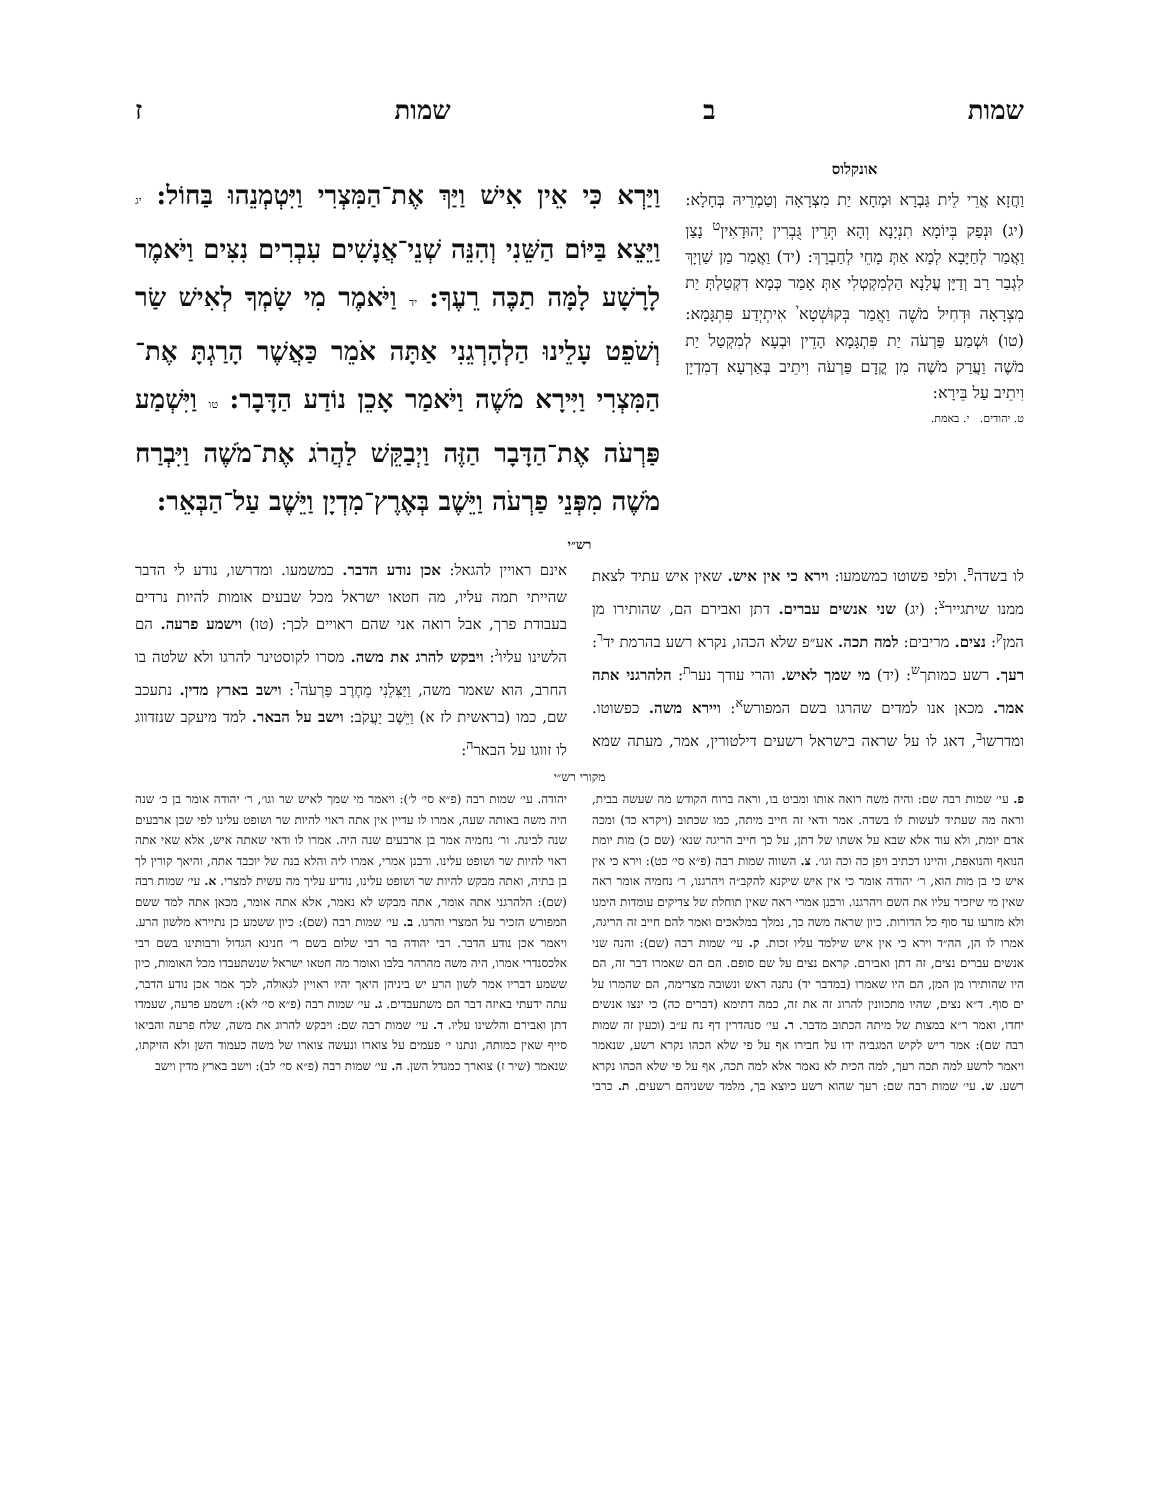שמות ב שמות ז
אונקלוס
וַחֲזָא אֲרֵי לֵית גַּבְרָא וּמְחָא יַת מִצְרָאָה וְטַמְרֵיהּ בְּחָלָא: (יג) וּנְפַק בְּיוֹמָא תִנְיָנָא וְהָא תְּרֵין גֻּבְרִין יְהוּדָאִין<sup>ט</sup> נָצַן וַאֲמַר לְחַיָּבָא לְמָא אַתְּ מָחֵי לְחַבְרָךְ: (יד) וַאֲמַר מַן שַׁוְיָךְ לִגְבַר רַב וְדַיָּן עֲלָנָא הַלְמִקְטְלִי אַתְּ אָמַר כְּמָא דִקְטַלְתְּ יַת מִצְרָאָה וּדְחִיל מֹשֶׁה וַאֲמַר בְּקוּשְׁטָא<sup>י</sup> אִיתְיְדַע פִּתְגָּמָא: (טו) וּשְׁמַע פַּרְעֹה יַת פִּתְגָּמָא הָדֵין וּבְעָא לְמִקְטַל יַת מֹשֶׁה וַעֲרַק מֹשֶׁה מִן קֳדָם פַּרְעֹה וִיתֵיב בְּאַרְעָא דְמִדְיָן וִיתֵיב עַל בֵּירָא:
ט. יהודים. י. באמת.
וַיַּרְא כִּי אֵין אִישׁ וַיַּךְ אֶת־הַמִּצְרִי וַיִּטְמְנֵהוּ בַּחוֹל: יג וַיֵּצֵא בַּיּוֹם הַשֵּׁנִי וְהִנֵּה שְׁנֵי־אֲנָשִׁים עִבְרִים נִצִּים וַיֹּאמֶר לָרָשָׁע לָמָּה תַכֶּה רֵעֶךָ: יד וַיֹּאמֶר מִי שָׂמְךָ לְאִישׁ שַׂר וְשֹׁפֵט עָלֵינוּ הַלְהָרְגֵנִי אַתָּה אֹמֵר כַּאֲשֶׁר הָרַגְתָּ אֶת־הַמִּצְרִי וַיִּירָא מֹשֶׁה וַיֹּאמַר אָכֵן נוֹדַע הַדָּבָר: טו וַיִּשְׁמַע פַּרְעֹה אֶת־הַדָּבָר הַזֶּה וַיְבַקֵּשׁ לַהֲרֹג אֶת־מֹשֶׁה וַיִּבְרַח מֹשֶׁה מִפְּנֵי פַרְעֹה וַיֵּשֶׁב בְּאֶרֶץ־מִדְיָן וַיֵּשֶׁב עַל־הַבְּאֵר:
רש״י
לו בשדה<sup>פ</sup>. ולפי פשוטו כמשמעו: וירא כי אין איש. שאין איש עתיד לצאת ממנו שיתגייר<sup>צ</sup>: (יג) שני אנשים עברים. דתן ואבירם הם, שהותירו מן המן<sup>ק</sup>: נצים. מריבים: למה תכה. אע״פ שלא הכהו, נקרא רשע בהרמת יד<sup>ר</sup>: רעך. רשע כמותך<sup>ש</sup>: (יד) מי שמך לאיש. והרי עודך נער<sup>ת</sup>: הלהרגני אתה אמר. מכאן אנו למדים שהרגו בשם המפורש<sup>א</sup>: ויירא משה. כפשוטו. ומדרשו<sup>ב</sup>, דאג לו על שראה בישראל רשעים דילטורין, אמר, מעתה שמא אינם ראויין להגאל: אכן נודע הדבר. כמשמעו. ומדרשו, נודע לי הדבר שהייתי תמה עליו, מה חטאו ישראל מכל שבעים אומות להיות נרדים בעבודת פרך, אבל רואה אני שהם ראויים לכך: (טו) וישמע פרעה. הם הלשינו עליו<sup>ג</sup>: ויבקש להרג את משה. מסרו לקוסטינר להרגו ולא שלטה בו החרב, הוא שאמר משה, וַיַּצִּלֵנִי מֵחֶרֶב פַּרְעֹה<sup>ד</sup>: וישב בארץ מדין. נתעכב שם, כמו (בראשית לז א) וַיֵּשֶׁב יַעֲקֹב: וישב על הבאר. למד מיעקב שנזדווג לו זווגו על הבאר<sup>ה</sup>:
מקורי רש״י
פ. עי׳ שמות רבה שם: והיה משה רואה אותו ומביט בו, וראה ברוח הקודש מה שעשה בבית, וראה מה שעתיד לעשות לו בשדה. אמר ודאי זה חייב מיתה, כמו שכתוב (ויקרא כד) ומכה אדם יומת, ולא עוד אלא שבא על אשתו של דתן, על כך חייב הריגה שנא׳ (שם כ) מות יומת הנואף והנואפת, והיינו דכתיב ויפן כה וכה וגו׳. צ. השווה שמות רבה (פ״א סי׳ כט): וירא כי אין איש כי בן מות הוא, ר׳ יהודה אומר כי אין איש שיקנא להקב״ה ויהרגנו, ר׳ נחמיה אומר ראה שאין מי שיזכיר עליו את השם ויהרגנו. ורבנן אמרי ראה שאין תוחלת של צדיקים עומדות הימנו ולא מזרעו עד סוף כל הדורות. כיון שראה משה כך, נמלך במלאכים ואמר להם חייב זה הריגה, אמרו לו הן, הה״ד וירא כי אין איש שילמד עליו זכות. ק. עי׳ שמות רבה (שם): והנה שני אנשים עברים נצים, זה דתן ואבירם. קראם נצים על שם סופם. הם הם שאמרו דבר זה, הם היו שהותירו מן המן, הם היו שאמרו (במדבר יד) נתנה ראש ונשובה מצרימה, הם שהמרו על ים סוף. ד״א נצים, שהיו מתכוונין להרוג זה את זה, כמה דתימא (דברים כה) כי ינצו אנשים יחדו, ואמר ר״א במצות של מיתה הכתוב מדבר. ר. עי׳ סנהדרין דף נח ע״ב (וכעין זה שמות רבה שם): אמר ריש לקיש המגביה ידו על חבירו אף על פי שלא הכהו נקרא רשע, שנאמר ויאמר לרשע למה תכה רעך, למה הכית לא נאמר אלא למה תכה, אף על פי שלא הכהו נקרא רשע. ש. עי׳ שמות רבה שם: רעך שהוא רשע כיוצא בך, מלמד ששניהם רשעים. ת. כרבי יהודה. עי׳ שמות רבה (פ״א סי׳ ל׳): ויאמר מי שמך לאיש שר וגו׳, ר׳ יהודה אומר בן כ׳ שנה היה משה באותה שעה, אמרו לו עדיין אין אתה ראוי להיות שר ושופט עלינו לפי שבן ארבעים שנה לבינה. ור׳ נחמיה אמר בן ארבעים שנה היה. אמרו לו ודאי שאתה איש, אלא שאי אתה ראוי להיות שר ושופט עלינו. ורבנן אמרי, אמרו ליה והלא בנה של יוכבד אתה, והיאך קורין לך בן בתיה, ואתה מבקש להיות שר ושופט עלינו, נודיע עליך מה עשית למצרי. א. עי׳ שמות רבה (שם): הלהרגני אתה אומר, אתה מבקש לא נאמר, אלא אתה אומר, מכאן אתה למד ששם המפורש הזכיר על המצרי והרגו. ב. עי׳ שמות רבה (שם): כיון ששמע כן נתיירא מלשון הרע. ויאמר אכן נודע הדבר. רבי יהודה בר רבי שלום בשם ר׳ חנינא הגדול ורבותינו בשם רבי אלכסנדרי אמרו, היה משה מהרהר בלבו ואומר מה חטאו ישראל שנשתעבדו מכל האומות, כיון ששמע דבריו אמר לשון הרע יש ביניהן היאך יהיו ראויין לגאולה, לכך אמר אכן נודע הדבר, עתה ידעתי באיזה דבר הם משתעבדים. ג. עי׳ שמות רבה (פ״א סי׳ לא): וישמע פרעה, שעמדו דתן ואבירם והלשינו עליו. ד. עי׳ שמות רבה שם: ויבקש להרוג את משה, שלח פרעה והביאו סייף שאין כמותה, ונתנו י׳ פעמים על צוארו ונעשה צוארו של משה כעמוד השן ולא הזיקתו, שנאמר (שיר ז) צוארך כמגדל השן. ה. עי׳ שמות רבה (פ״א סי׳ לב): וישב בארץ מדין וישב